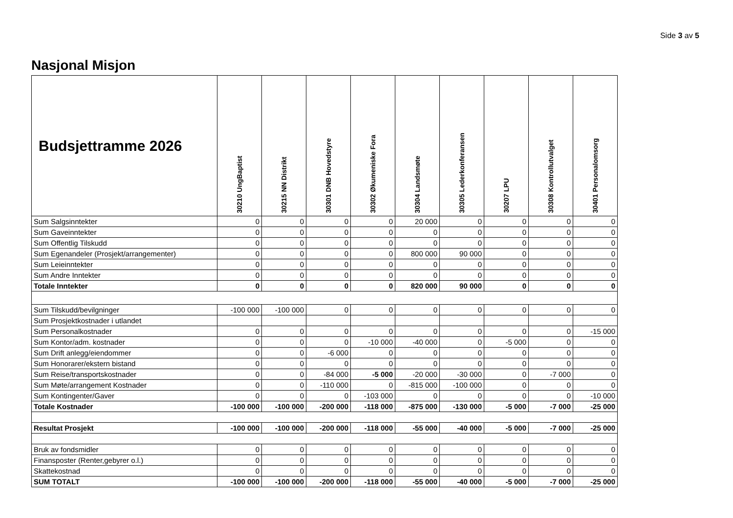Side 3 av 5
Nasjonal Misjon
| Budsjettramme 2026 | 30210 UngBaptist | 30215 NN Distrikt | 30301 DNB Hovedstyre | 30302 Økumeniske Fora | 30304 Landsmøte | 30305 Lederkonferansen | 30207 LPU | 30308 Kontrollutvalget | 30401 Personalomsorg |
| --- | --- | --- | --- | --- | --- | --- | --- | --- | --- |
| Sum Salgsinntekter | 0 | 0 | 0 | 0 | 20 000 | 0 | 0 | 0 | 0 |
| Sum Gaveinntekter | 0 | 0 | 0 | 0 | 0 | 0 | 0 | 0 | 0 |
| Sum Offentlig Tilskudd | 0 | 0 | 0 | 0 | 0 | 0 | 0 | 0 | 0 |
| Sum Egenandeler (Prosjekt/arrangementer) | 0 | 0 | 0 | 0 | 800 000 | 90 000 | 0 | 0 | 0 |
| Sum Leieinntekter | 0 | 0 | 0 | 0 | 0 | 0 | 0 | 0 | 0 |
| Sum Andre Inntekter | 0 | 0 | 0 | 0 | 0 | 0 | 0 | 0 | 0 |
| Totale Inntekter | 0 | 0 | 0 | 0 | 820 000 | 90 000 | 0 | 0 | 0 |
| Sum Tilskudd/bevilgninger | -100 000 | -100 000 | 0 | 0 | 0 | 0 | 0 | 0 | 0 |
| Sum Prosjektkostnader i utlandet | | | | | | | | | |
| Sum Personalkostnader | 0 | 0 | 0 | 0 | 0 | 0 | 0 | 0 | -15 000 |
| Sum Kontor/adm. kostnader | 0 | 0 | 0 | -10 000 | -40 000 | 0 | -5 000 | 0 | 0 |
| Sum Drift anlegg/eiendommer | 0 | 0 | -6 000 | 0 | 0 | 0 | 0 | 0 | 0 |
| Sum Honorarer/ekstern bistand | 0 | 0 | 0 | 0 | 0 | 0 | 0 | 0 | 0 |
| Sum Reise/transportskostnader | 0 | 0 | -84 000 | -5 000 | -20 000 | -30 000 | 0 | -7 000 | 0 |
| Sum Møte/arrangement Kostnader | 0 | 0 | -110 000 | 0 | -815 000 | -100 000 | 0 | 0 | 0 |
| Sum Kontingenter/Gaver | 0 | 0 | 0 | -103 000 | 0 | 0 | 0 | 0 | -10 000 |
| Totale Kostnader | -100 000 | -100 000 | -200 000 | -118 000 | -875 000 | -130 000 | -5 000 | -7 000 | -25 000 |
| Resultat Prosjekt | -100 000 | -100 000 | -200 000 | -118 000 | -55 000 | -40 000 | -5 000 | -7 000 | -25 000 |
| Bruk av fondsmidler | 0 | 0 | 0 | 0 | 0 | 0 | 0 | 0 | 0 |
| Finansposter (Renter,gebyrer o.l.) | 0 | 0 | 0 | 0 | 0 | 0 | 0 | 0 | 0 |
| Skattekostnad | 0 | 0 | 0 | 0 | 0 | 0 | 0 | 0 | 0 |
| SUM TOTALT | -100 000 | -100 000 | -200 000 | -118 000 | -55 000 | -40 000 | -5 000 | -7 000 | -25 000 |